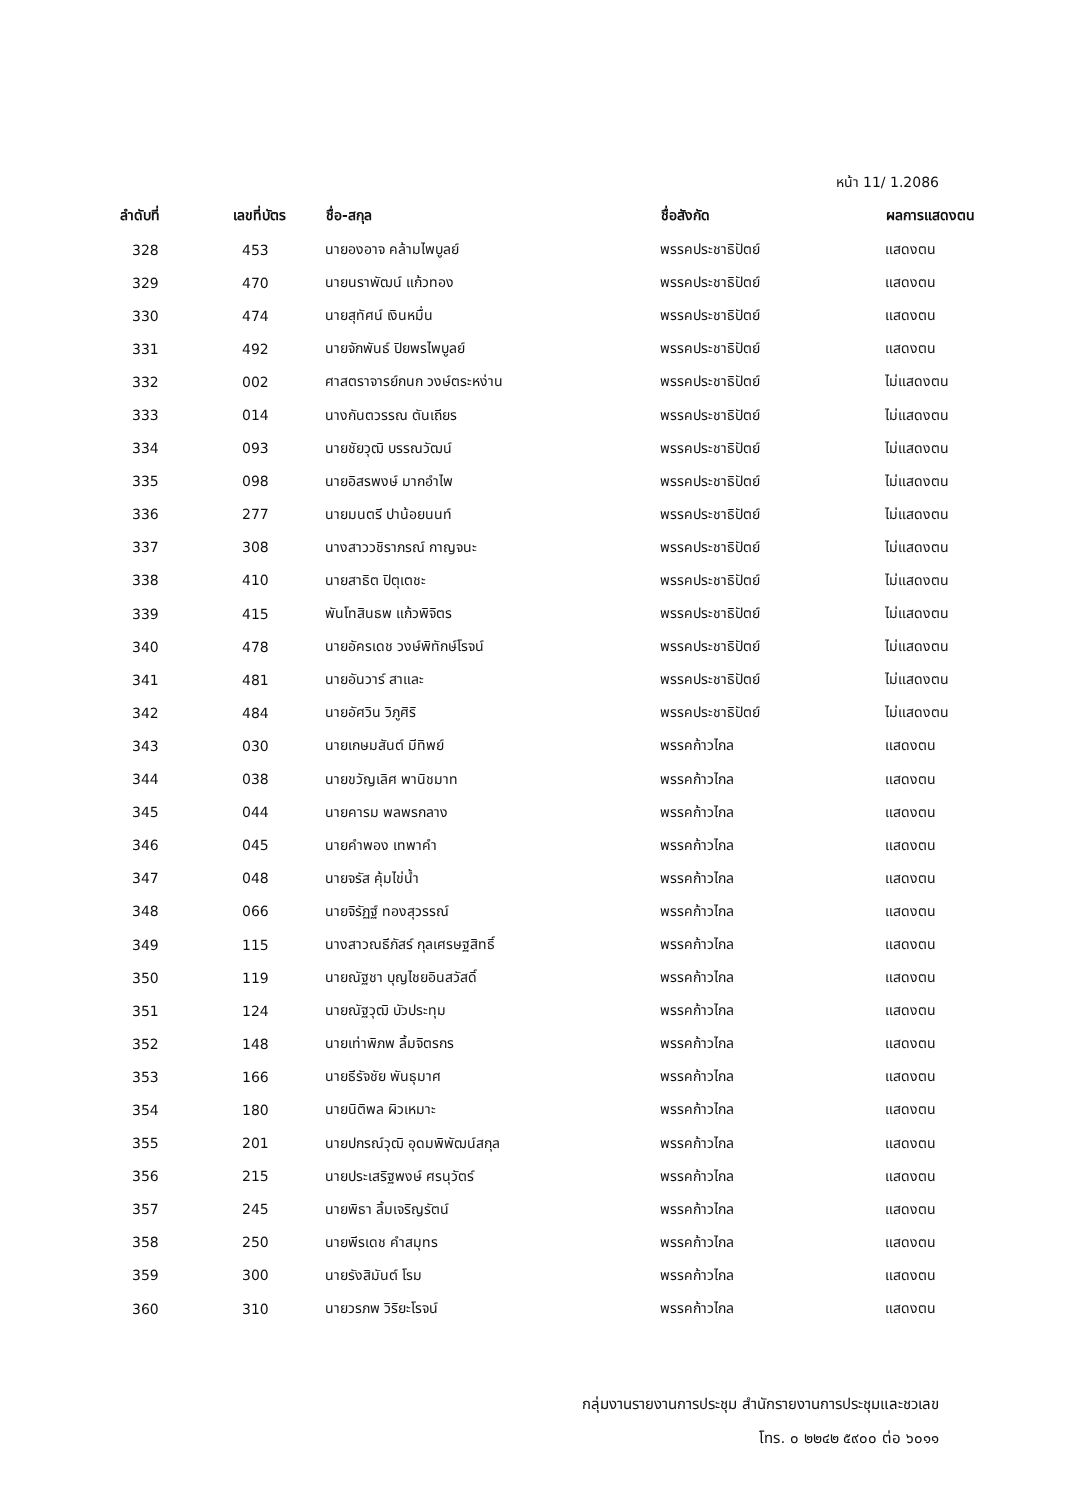หน้า 11/ 1.2086
| ลำดับที่ | เลขที่บัตร | ชื่อ-สกุล | ชื่อสังกัด | ผลการแสดงตน |
| --- | --- | --- | --- | --- |
| 328 | 453 | นายองอาจ คล้ามไพบูลย์ | พรรคประชาธิปัตย์ | แสดงตน |
| 329 | 470 | นายนราพัฒน์ แก้วทอง | พรรคประชาธิปัตย์ | แสดงตน |
| 330 | 474 | นายสุทัศน์ เงินหมื่น | พรรคประชาธิปัตย์ | แสดงตน |
| 331 | 492 | นายจักพันธ์ ปิยพรไพบูลย์ | พรรคประชาธิปัตย์ | แสดงตน |
| 332 | 002 | ศาสตราจารย์กนก วงษ์ตระหง่าน | พรรคประชาธิปัตย์ | ไม่แสดงตน |
| 333 | 014 | นางกันตวรรณ ตันเถียร | พรรคประชาธิปัตย์ | ไม่แสดงตน |
| 334 | 093 | นายชัยวุฒิ บรรณวัฒน์ | พรรคประชาธิปัตย์ | ไม่แสดงตน |
| 335 | 098 | นายอิสรพงษ์ มากอำไพ | พรรคประชาธิปัตย์ | ไม่แสดงตน |
| 336 | 277 | นายมนตรี ปาน้อยนนท์ | พรรคประชาธิปัตย์ | ไม่แสดงตน |
| 337 | 308 | นางสาววชิราภรณ์ กาญจนะ | พรรคประชาธิปัตย์ | ไม่แสดงตน |
| 338 | 410 | นายสาธิต ปิตุเตชะ | พรรคประชาธิปัตย์ | ไม่แสดงตน |
| 339 | 415 | พันโทสินธพ แก้วพิจิตร | พรรคประชาธิปัตย์ | ไม่แสดงตน |
| 340 | 478 | นายอัครเดช วงษ์พิทักษ์โรจน์ | พรรคประชาธิปัตย์ | ไม่แสดงตน |
| 341 | 481 | นายอันวาร์ สาและ | พรรคประชาธิปัตย์ | ไม่แสดงตน |
| 342 | 484 | นายอัศวิน วิภูศิริ | พรรคประชาธิปัตย์ | ไม่แสดงตน |
| 343 | 030 | นายเกษมสันต์ มีทิพย์ | พรรคก้าวไกล | แสดงตน |
| 344 | 038 | นายขวัญเลิศ พานิชมาท | พรรคก้าวไกล | แสดงตน |
| 345 | 044 | นายคารม พลพรกลาง | พรรคก้าวไกล | แสดงตน |
| 346 | 045 | นายคำพอง เทพาคำ | พรรคก้าวไกล | แสดงตน |
| 347 | 048 | นายจรัส คุ้มไข่น้ำ | พรรคก้าวไกล | แสดงตน |
| 348 | 066 | นายจิรัฏฐ์ ทองสุวรรณ์ | พรรคก้าวไกล | แสดงตน |
| 349 | 115 | นางสาวณธีภัสร์ กุลเศรษฐสิทธิ์ | พรรคก้าวไกล | แสดงตน |
| 350 | 119 | นายณัฐชา บุญไชยอินสวัสดิ์ | พรรคก้าวไกล | แสดงตน |
| 351 | 124 | นายณัฐวุฒิ บัวประทุม | พรรคก้าวไกล | แสดงตน |
| 352 | 148 | นายเท่าพิภพ ลิ้มจิตรกร | พรรคก้าวไกล | แสดงตน |
| 353 | 166 | นายธีรัจชัย พันธุมาศ | พรรคก้าวไกล | แสดงตน |
| 354 | 180 | นายนิติพล ผิวเหมาะ | พรรคก้าวไกล | แสดงตน |
| 355 | 201 | นายปกรณ์วุฒิ อุดมพิพัฒน์สกุล | พรรคก้าวไกล | แสดงตน |
| 356 | 215 | นายประเสริฐพงษ์ ศรนุวัตร์ | พรรคก้าวไกล | แสดงตน |
| 357 | 245 | นายพิธา ลิ้มเจริญรัตน์ | พรรคก้าวไกล | แสดงตน |
| 358 | 250 | นายพีรเดช คำสมุทร | พรรคก้าวไกล | แสดงตน |
| 359 | 300 | นายรังสิมันต์ โรม | พรรคก้าวไกล | แสดงตน |
| 360 | 310 | นายวรภพ วิริยะโรจน์ | พรรคก้าวไกล | แสดงตน |
กลุ่มงานรายงานการประชุม สำนักรายงานการประชุมและชวเลข
โทร. ๐ ๒๒๔๒ ๕๙๐๐ ต่อ ๖๐๑๑